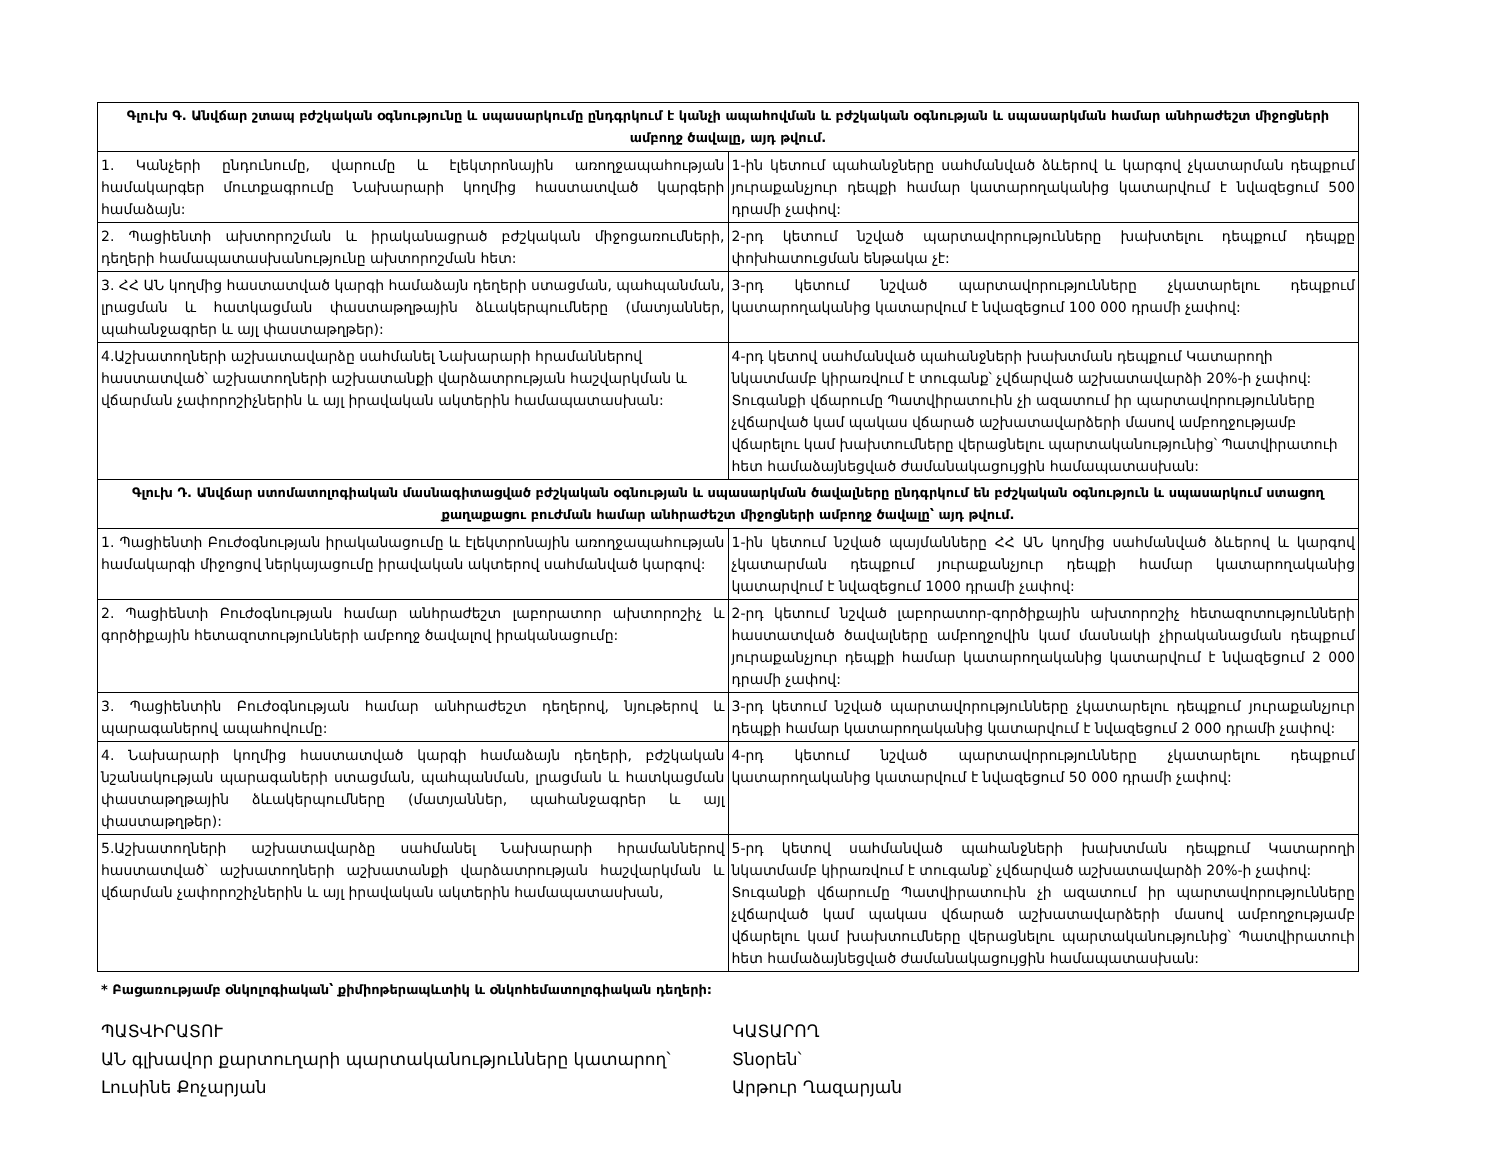| Գլուխ Գ. Անվճար շտապ բժշկական օգնությունը և սպասարկումը ընդգրկում է կանչի ապահովման և բժշկական օգնության և սպասարկման համար անհրաժեշտ միջոցների ամբողջ ծավալը, այդ թվում. | |
| --- | --- |
| 1. Կանչերի ընդունումը, վարումը և էլեկտրոնային առողջապահության համակարգեր մուտքագրումը Նախարարի կողմից հաստատված կարգերի համաձայն: | 1-ին կետում պահանջները սահմանված ձևերով և կարգով չկատարման դեպքում յուրաքանչյուր դեպքի համար կատարողականից կատարվում է նվազեցում 500 դրամի չափով: |
| 2. Պացիենտի ախտորոշման և իրականացրած բժշկական միջոցառումների, դեղերի համապատասխանությունը ախտորոշման հետ: | 2-րդ կետում նշված պարտավորությունները խախտելու դեպքում դեպքը փոխհատուցման ենթակա չէ: |
| 3. ՀՀ ԱՆ կողմից հաստատված կարգի համաձայն դեղերի ստացման, պահպանման, լրացման և հատկացման փաստաթղթային ձևակերպումները (մատյաններ, պահանջագրեր և այլ փաստաթղթեր): | 3-րդ կետում նշված պարտավորությունները չկատարելու դեպքում կատարողականից կատարվում է նվազեցում 100 000 դրամի չափով: |
| 4.Աշխատողների աշխատավարձը սահմանել Նախարարի հրամաններով հաստատված՝ աշխատողների աշխատանքի վարձատրության հաշվարկման և վճարման չափորոշիչներին և այլ իրավական ակտերին համապատասխան: | 4-րդ կետով սահմանված պահանջների խախտման դեպքում Կատարողի նկատմամբ կիրառվում է տուգանք՝ չվճարված աշխատավարձի 20%-ի չափով: Տուգանքի վճարումը Պատվիրատուին չի ազատում իր պարտավորությունները չվճարված կամ պակաս վճարած աշխատավարձերի մասով ամբողջությամբ վճարելու կամ խախտումները վերացնելու պարտականությունից՝ Պատվիրատուի հետ համաձայնեցված ժամանակացույցին համապատասխան: |
| Գլուխ Դ. Անվճար ստոմատոլոգիական մասնագիտացված բժշկական օգնության և սպասարկման ծավալները ընդգրկում են բժշկական օգնություն և սպասարկում ստացող քաղաքացու բուժման համար անհրաժեշտ միջոցների ամբողջ ծավալը՝ այդ թվում. | |
| 1. Պացիենտի Բուժօգնության իրականացումը և էլեկտրոնային առողջապահության համակարգի միջոցով ներկայացումը իրավական ակտերով սահմանված կարգով: | 1-ին կետում նշված պայմանները ՀՀ ԱՆ կողմից սահմանված ձևերով և կարգով չկատարման դեպքում յուրաքանչյուր դեպքի համար կատարողականից կատարվում է նվազեցում 1000 դրամի չափով: |
| 2. Պացիենտի Բուժօգնության համար անհրաժեշտ լաբորատոր ախտորոշիչ և գործիքային հետազոտությունների ամբողջ ծավալով իրականացումը: | 2-րդ կետում նշված լաբորատոր-գործիքային ախտորոշիչ հետազոտությունների հաստատված ծավալները ամբողջովին կամ մասնակի չիրականացման դեպքում յուրաքանչյուր դեպքի համար կատարողականից կատարվում է նվազեցում 2 000 դրամի չափով: |
| 3. Պացիենտին Բուժօգնության համար անհրաժեշտ դեղերով, նյութերով և պարագաներով ապահովումը: | 3-րդ կետում նշված պարտավորությունները չկատարելու դեպքում յուրաքանչյուր դեպքի համար կատարողականից կատարվում է նվազեցում 2 000 դրամի չափով: |
| 4. Նախարարի կողմից հաստատված կարգի համաձայն դեղերի, բժշկական նշանակության պարագաների ստացման, պահպանման, լրացման և հատկացման փաստաթղթային ձևակերպումները (մատյաններ, պահանջագրեր և այլ փաստաթղթեր): | 4-րդ կետում նշված պարտավորությունները չկատարելու դեպքում կատարողականից կատարվում է նվազեցում 50 000 դրամի չափով: |
| 5.Աշխատողների աշխատավարձը սահմանել Նախարարի հրամաններով հաստատված՝ աշխատողների աշխատանքի վարձատրության հաշվարկման և վճարման չափորոշիչներին և այլ իրավական ակտերին համապատասխան, | 5-րդ կետով սահմանված պահանջների խախտման դեպքում Կատարողի նկատմամբ կիրառվում է տուգանք՝ չվճարված աշխատավարձի 20%-ի չափով: Տուգանքի վճարումը Պատվիրատուին չի ազատում իր պարտավորությունները չվճարված կամ պակաս վճարած աշխատավարձերի մասով ամբողջությամբ վճարելու կամ խախտումները վերացնելու պարտականությունից՝ Պատվիրատուի հետ համաձայնեցված ժամանակացույցին համապատասխան: |
* Բացառությամբ օնկոլոգիական՝ քիմիոթերապևտիկ և օնկոհեմատոլոգիական դեղերի:
ՊԱՏՎԻՐԱՏՈՒ
ԱՆ գլխավոր քարտուղարի պարտականությունները կատարող՝
Լուսինե Քոչարյան
ԿԱՏԱՐՈՂ
Տնօրեն՝
Արթուր Ղազարյան